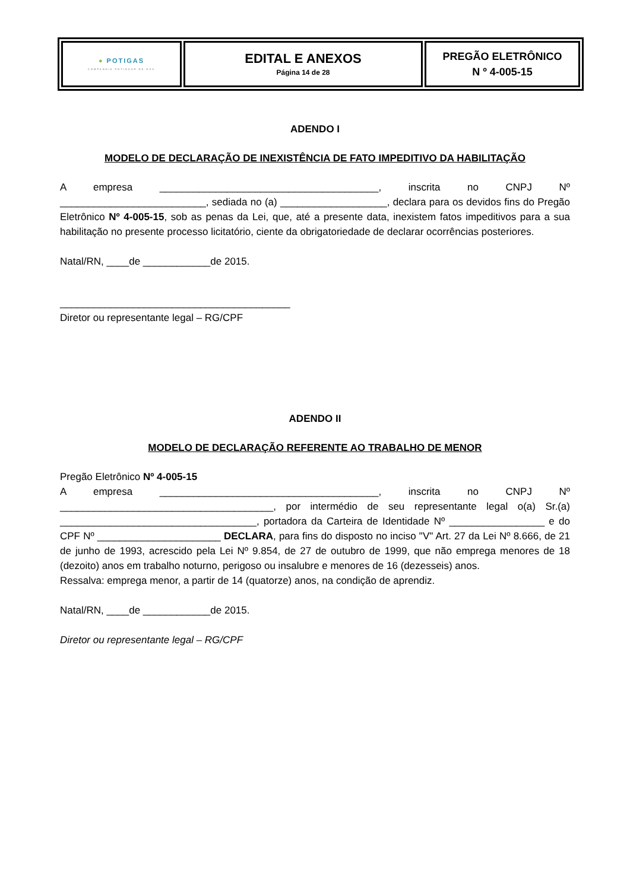| ● POTI GAS COMPANHIA POTIGUAR DE GÁS | EDITAL E ANEXOS Página 14 de 28 | PREGÃO ELETRÔNICO N º 4-005-15 |
ADENDO I
MODELO DE DECLARAÇÃO DE INEXISTÊNCIA DE FATO IMPEDITIVO DA HABILITAÇÃO
A empresa _______________________________________, inscrita no CNPJ Nº __________________________, sediada no (a) ___________________, declara para os devidos fins do Pregão Eletrônico Nº 4-005-15, sob as penas da Lei, que, até a presente data, inexistem fatos impeditivos para a sua habilitação no presente processo licitatório, ciente da obrigatoriedade de declarar ocorrências posteriores.
Natal/RN, ____de ____________de 2015.
_________________________________________
Diretor ou representante legal – RG/CPF
ADENDO II
MODELO DE DECLARAÇÃO REFERENTE AO TRABALHO DE MENOR
Pregão Eletrônico Nº 4-005-15
A empresa _______________________________________, inscrita no CNPJ Nº ______________________________________, por intermédio de seu representante legal o(a) Sr.(a) ___________________________________, portadora da Carteira de Identidade Nº _________________ e do CPF Nº ______________________ DECLARA, para fins do disposto no inciso "V" Art. 27 da Lei Nº 8.666, de 21 de junho de 1993, acrescido pela Lei Nº 9.854, de 27 de outubro de 1999, que não emprega menores de 18 (dezoito) anos em trabalho noturno, perigoso ou insalubre e menores de 16 (dezesseis) anos.
Ressalva: emprega menor, a partir de 14 (quatorze) anos, na condição de aprendiz.
Natal/RN, ____de ____________de 2015.
Diretor ou representante legal – RG/CPF